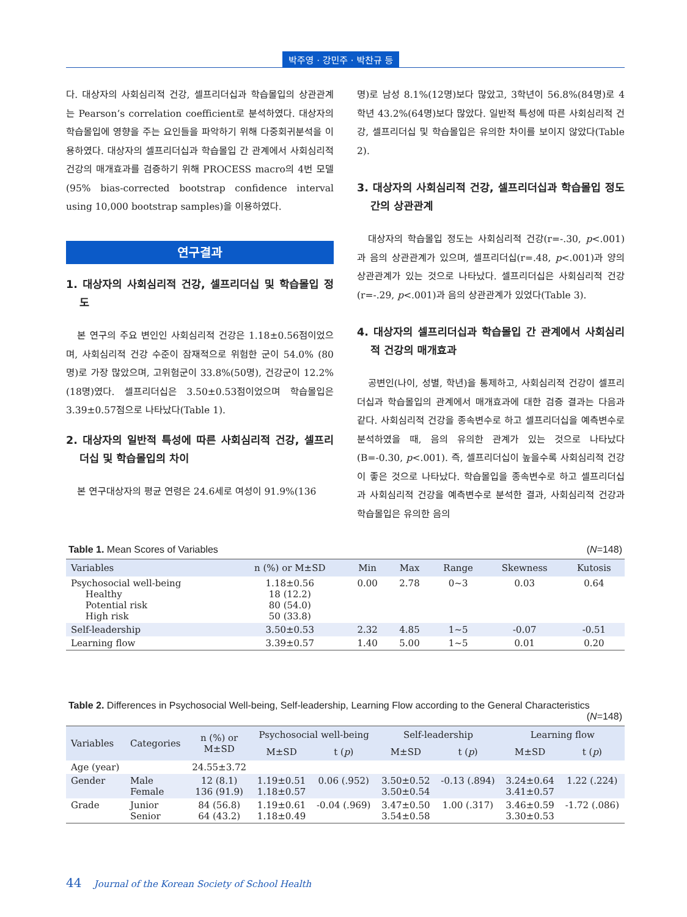박주영 · 강민주 · 박찬규 등
다. 대상자의 사회심리적 건강, 셀프리더십과 학습몰입의 상관관계는 Pearson’s correlation coefficient로 분석하였다. 대상자의 학습몰입에 영향을 주는 요인들을 파악하기 위해 다중회귀분석을 이용하였다. 대상자의 셀프리더십과 학습몰입 간 관계에서 사회심리적 건강의 매개효과를 검증하기 위해 PROCESS macro의 4번 모델(95% bias-corrected bootstrap confidence interval using 10,000 bootstrap samples)을 이용하였다.
연구결과
1. 대상자의 사회심리적 건강, 셀프리더십 및 학습몰입 정도
본 연구의 주요 변인인 사회심리적 건강은 1.18±0.56점이었으며, 사회심리적 건강 수준이 잠재적으로 위험한 군이 54.0% (80명)로 가장 많았으며, 고위험군이 33.8%(50명), 건강군이 12.2%(18명)였다. 셀프리더십은 3.50±0.53점이었으며 학습몰입은 3.39±0.57점으로 나타났다(Table 1).
2. 대상자의 일반적 특성에 따른 사회심리적 건강, 셀프리더십 및 학습몰입의 차이
본 연구대상자의 평균 연령은 24.6세로 여성이 91.9%(136
명)로 남성 8.1%(12명)보다 많았고, 3학년이 56.8%(84명)로 4학년 43.2%(64명)보다 많았다. 일반적 특성에 따른 사회심리적 건강, 셀프리더십 및 학습몰입은 유의한 차이를 보이지 않았다(Table 2).
3. 대상자의 사회심리적 건강, 셀프리더십과 학습몰입 정도 간의 상관관계
대상자의 학습몰입 정도는 사회심리적 건강(r=-.30, p<.001)과 음의 상관관계가 있으며, 셀프리더십(r=.48, p<.001)과 양의 상관관계가 있는 것으로 나타났다. 셀프리더십은 사회심리적 건강(r=-.29, p<.001)과 음의 상관관계가 있었다(Table 3).
4. 대상자의 셀프리더십과 학습몰입 간 관계에서 사회심리적 건강의 매개효과
공변인(나이, 성별, 학년)을 통제하고, 사회심리적 건강이 셀프리더십과 학습몰입의 관계에서 매개효과에 대한 검증 결과는 다음과 같다. 사회심리적 건강을 종속변수로 하고 셀프리더십을 예측변수로 분석하였을 때, 음의 유의한 관계가 있는 것으로 나타났다(B=-0.30, p<.001). 즉, 셀프리더십이 높을수록 사회심리적 건강이 좋은 것으로 나타났다. 학습몰입을 종속변수로 하고 셀프리더십과 사회심리적 건강을 예측변수로 분석한 결과, 사회심리적 건강과 학습몰입은 유의한 음의
Table 1. Mean Scores of Variables (N=148)
| Variables | n (%) or M±SD | Min | Max | Range | Skewness | Kutosis |
| --- | --- | --- | --- | --- | --- | --- |
| Psychosocial well-being Healthy Potential risk High risk | 1.18±0.56 18 (12.2) 80 (54.0) 50 (33.8) | 0.00 | 2.78 | 0~3 | 0.03 | 0.64 |
| Self-leadership | 3.50±0.53 | 2.32 | 4.85 | 1~5 | -0.07 | -0.51 |
| Learning flow | 3.39±0.57 | 1.40 | 5.00 | 1~5 | 0.01 | 0.20 |
Table 2. Differences in Psychosocial Well-being, Self-leadership, Learning Flow according to the General Characteristics
(N=148)
| Variables | Categories | n (%) or M±SD | Psychosocial well-being | | Self-leadership | | Learning flow | |
| --- | --- | --- | --- | --- | --- | --- | --- | --- |
| | | | M±SD | t ( p ) | M±SD | t ( p ) | M±SD | t ( p ) |
| Age (year) | | 24.55±3.72 | | | | | | |
| Gender | Male Female | 12 (8.1) 136 (91.9) | 1.19±0.51 1.18±0.57 | 0.06 (.952) | 3.50±0.52 3.50±0.54 | -0.13 (.894) | 3.24±0.64 3.41±0.57 | 1.22 (.224) |
| Grade | Junior Senior | 84 (56.8) 64 (43.2) | 1.19±0.61 1.18±0.49 | -0.04 (.969) | 3.47±0.50 3.54±0.58 | 1.00 (.317) | 3.46±0.59 3.30±0.53 | -1.72 (.086) |
44 Journal of the Korean Society of School Health